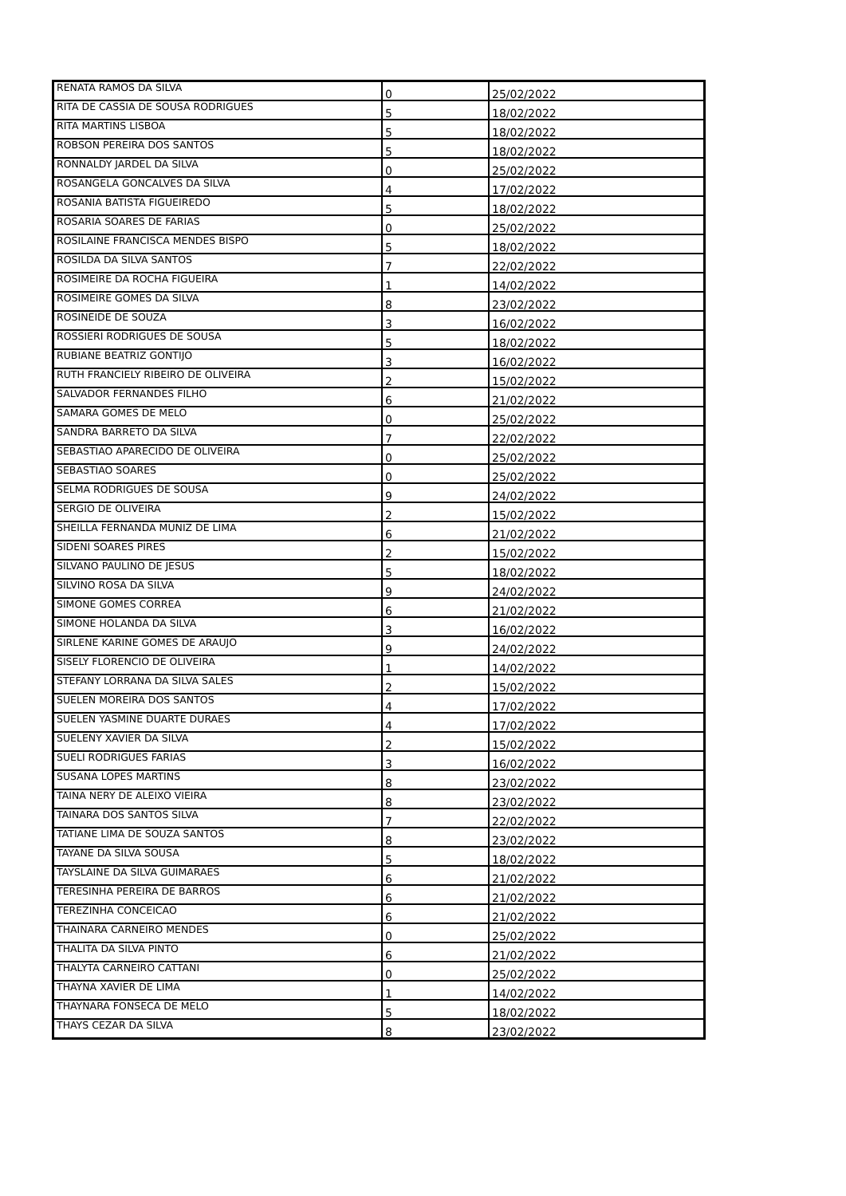| RENATA RAMOS DA SILVA | 0 | 25/02/2022 |
| RITA DE CASSIA DE SOUSA RODRIGUES | 5 | 18/02/2022 |
| RITA MARTINS LISBOA | 5 | 18/02/2022 |
| ROBSON PEREIRA DOS SANTOS | 5 | 18/02/2022 |
| RONNALDY JARDEL DA SILVA | 0 | 25/02/2022 |
| ROSANGELA GONCALVES DA SILVA | 4 | 17/02/2022 |
| ROSANIA BATISTA FIGUEIREDO | 5 | 18/02/2022 |
| ROSARIA SOARES DE FARIAS | 0 | 25/02/2022 |
| ROSILAINE FRANCISCA MENDES BISPO | 5 | 18/02/2022 |
| ROSILDA DA SILVA SANTOS | 7 | 22/02/2022 |
| ROSIMEIRE DA ROCHA FIGUEIRA | 1 | 14/02/2022 |
| ROSIMEIRE GOMES DA SILVA | 8 | 23/02/2022 |
| ROSINEIDE DE SOUZA | 3 | 16/02/2022 |
| ROSSIERI RODRIGUES DE SOUSA | 5 | 18/02/2022 |
| RUBIANE BEATRIZ GONTIJO | 3 | 16/02/2022 |
| RUTH FRANCIELY RIBEIRO DE OLIVEIRA | 2 | 15/02/2022 |
| SALVADOR FERNANDES FILHO | 6 | 21/02/2022 |
| SAMARA GOMES DE MELO | 0 | 25/02/2022 |
| SANDRA BARRETO DA SILVA | 7 | 22/02/2022 |
| SEBASTIAO APARECIDO DE OLIVEIRA | 0 | 25/02/2022 |
| SEBASTIAO SOARES | 0 | 25/02/2022 |
| SELMA RODRIGUES DE SOUSA | 9 | 24/02/2022 |
| SERGIO DE OLIVEIRA | 2 | 15/02/2022 |
| SHEILLA FERNANDA MUNIZ DE LIMA | 6 | 21/02/2022 |
| SIDENI SOARES PIRES | 2 | 15/02/2022 |
| SILVANO PAULINO DE JESUS | 5 | 18/02/2022 |
| SILVINO ROSA DA SILVA | 9 | 24/02/2022 |
| SIMONE GOMES CORREA | 6 | 21/02/2022 |
| SIMONE HOLANDA DA SILVA | 3 | 16/02/2022 |
| SIRLENE KARINE GOMES DE ARAUJO | 9 | 24/02/2022 |
| SISELY FLORENCIO DE OLIVEIRA | 1 | 14/02/2022 |
| STEFANY LORRANA DA SILVA SALES | 2 | 15/02/2022 |
| SUELEN MOREIRA DOS SANTOS | 4 | 17/02/2022 |
| SUELEN YASMINE DUARTE DURAES | 4 | 17/02/2022 |
| SUELENY XAVIER DA SILVA | 2 | 15/02/2022 |
| SUELI RODRIGUES FARIAS | 3 | 16/02/2022 |
| SUSANA LOPES MARTINS | 8 | 23/02/2022 |
| TAINA NERY DE ALEIXO VIEIRA | 8 | 23/02/2022 |
| TAINARA DOS SANTOS SILVA | 7 | 22/02/2022 |
| TATIANE LIMA DE SOUZA SANTOS | 8 | 23/02/2022 |
| TAYANE DA SILVA SOUSA | 5 | 18/02/2022 |
| TAYSLAINE DA SILVA GUIMARAES | 6 | 21/02/2022 |
| TERESINHA PEREIRA DE BARROS | 6 | 21/02/2022 |
| TEREZINHA CONCEICAO | 6 | 21/02/2022 |
| THAINARA CARNEIRO MENDES | 0 | 25/02/2022 |
| THALITA DA SILVA PINTO | 6 | 21/02/2022 |
| THALYTA CARNEIRO CATTANI | 0 | 25/02/2022 |
| THAYNA XAVIER DE LIMA | 1 | 14/02/2022 |
| THAYNARA FONSECA DE MELO | 5 | 18/02/2022 |
| THAYS CEZAR DA SILVA | 8 | 23/02/2022 |